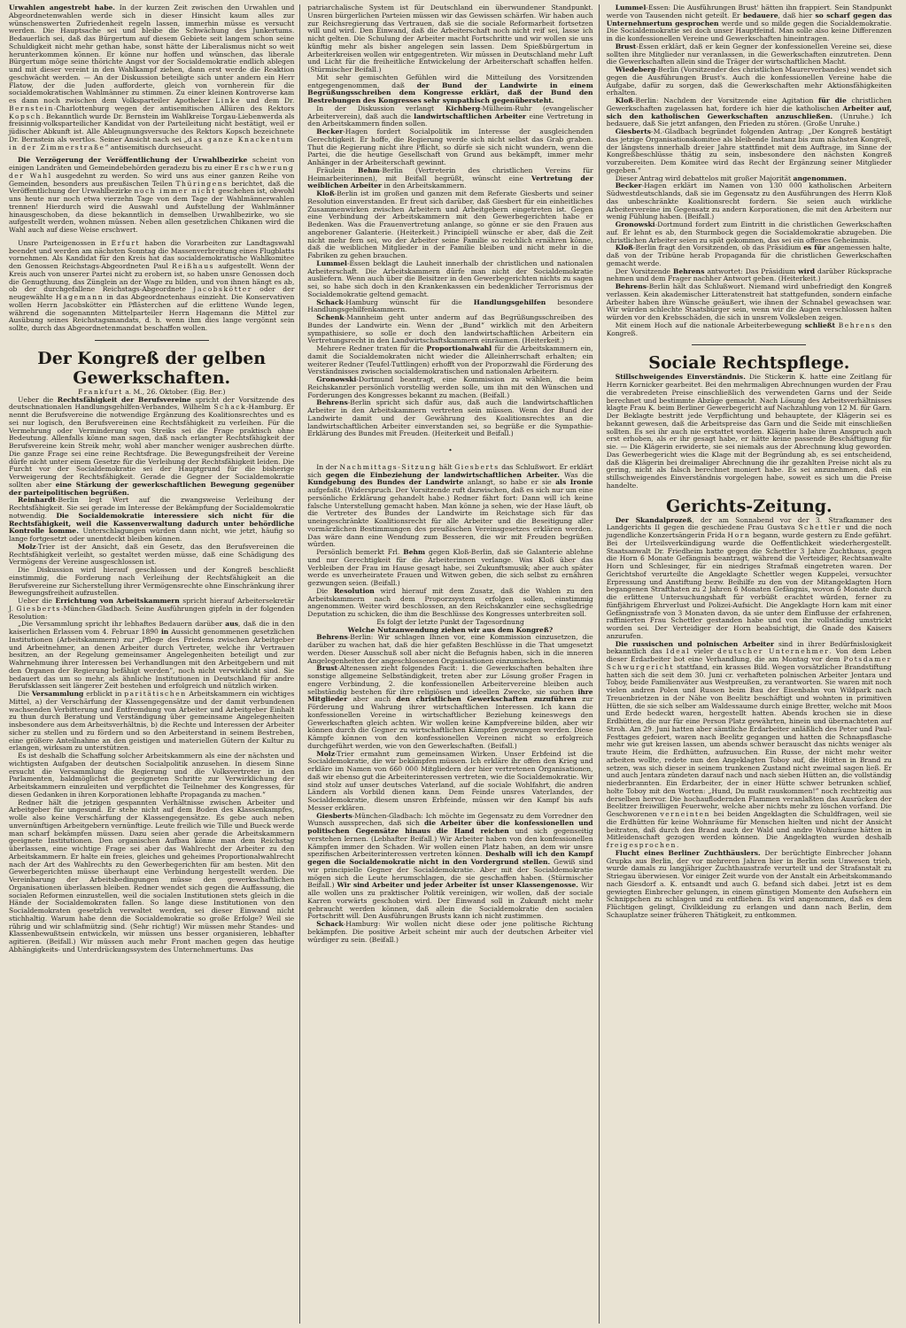Urwahlen angestrebt habe. In der kurzen Zeit zwischen den Urwahlen und Abgeordnetenwahlen werde sich in dieser Hinsicht kaum alles zur wünschenswerten Zufriedenheit regeln lassen, immerhin müsse es versucht werden. Die Hauptsache sei und bleibe die Schwächung des Junkertums. Bedauerlich sei, daß das Bürgertum auf diesem Gebiete seit langem schon seine Schuldigkeit nicht mehr gethan habe, sonst hätte der Liberalismus nicht so weit herunterkommen können. Er könne nur hoffen und wünschen, das liberale Bürgertum möge seine thörichte Angst vor der Socialdemokratie endlich ablegen und mit dieser vereint in den Wahlkampf ziehen, dann erst werde die Reaktion geschwächt werden. — An der Diskussion beteiligte sich unter andern ein Herr Flatow, der die Juden aufforderte, gleich von vornherein für die socialdemokratischen Wahlmänner zu stimmen. Zu einer kleinen Kontroverse kam es dann noch zwischen dem Volksparteiler Apotheker Linke und dem Dr. Bernstein-Charlottenburg wegen der antisemitischen Allüren des Rektors Kopsch. Bekanntlich wurde Dr. Bernstein im Wahlkreise Torgau-Liebenwerda als freisinnig-volksparteilicher Kandidat von der Parteileitung nicht bestätigt, weil er jüdischer Abkunft ist. Alle Ableugnungsversuche des Rektors Kopsch bezeichnete Dr. Bernstein als wertlos. Seiner Ansicht nach sei „das ganze Knackentum in der Zimmerstraße“ antisemitisch durchseucht.
Die Verzögerung der Veröffentlichung der Urwahlbezirke scheint von einigen Landräten und Gemeindebehörden geradezu bis zu einer Erschwerung der Wahl ausgedehnt zu werden. So wird uns aus einer ganzen Reihe von Gemeinden, besonders aus preußischen Teilen Thüringens berichtet, daß die Veröffentlichung der Urwahlbezirke noch immer nicht geschehen ist, obwohl uns heute nur noch etwa vierzehn Tage von dem Tage der Wahlmännerwahlen trennen! Hierdurch wird die Auswahl und Aufstellung der Wahlmänner hinausgeschoben, da diese bekanntlich in demselben Urwahlbezirke, wo sie aufgestellt werden, wohnen müssen. Neben allen gesetzlichen Chikanen wird die Wahl auch auf diese Weise erschwert.
Unsre Parteigenossen in Erfurt haben die Vorarbeiten zur Landtagswahl beendet und werden am nächsten Sonntag die Massenverbreitung eines Flugblatts vornehmen. Als Kandidat für den Kreis hat das socialdemokratische Wahlkomitee den Genossen Reichstags-Abgeordneten Paul Reißhaus aufgestellt. Wenn der Kreis auch von unserer Partei nicht zu erobern ist, so haben unsre Genossen doch die Genugthuung, das Zünglein an der Wage zu bilden, und von ihnen hängt es ab, ob der durchgefallene Reichstags-Abgeordnete Jacobskötter oder der neugewählte Hagemann in das Abgeordnetenhaus einzieht. Die Konservativen wollen Herrn Jacobskötter ein Pflästerchen auf die erlittene Wunde legen, während die sogenannten Mittelparteiler Herrn Hagemann die Mittel zur Ausübung seines Reichstagsmandats, d. h. wenn ihm dies lange vergönnt sein sollte, durch das Abgeordnetenmandat beschaffen wollen.
Der Kongreß der gelben Gewerkschaften.
Frankfurt a. M., 26. Oktober. (Eig. Ber.)
Ueber die Rechtsfähigkeit der Berufsvereine spricht der Vorsitzende des deutschnationalen Handlungsgehilfen-Verbandes, Wilhelm Schack-Hamburg. Er nennt die Berufsvereine die notwendige Ergänzung des Koalitionsrechtes und es sei nur logisch, den Berufsvereinen eine Rechtsfähigkeit zu verleihen. Für die Vermehrung oder Verminderung von Streiks sei die Frage praktisch ohne Bedeutung. Allenfalls könne man sagen, daß nach erlangter Rechtsfähigkeit der Berufsvereine kein Streik mehr, wohl aber mancher weniger ausbrechen dürfte. Die ganze Frage sei eine reine Rechtsfrage. Die Bewegungsfreiheit der Vereine dürfe nicht unter einem Gesetze für die Verleihung der Rechtsfähigkeit leiden. Die Furcht vor der Socialdemokratie sei der Hauptgrund für die bisherige Verweigerung der Rechtsfähigkeit. Gerade die Gegner der Socialdemokratie sollten aber eine Stärkung der gewerkschaftlichen Bewegung gegenüber der parteipolitischen begrüßen.
Reinhardt-Berlin legt Wert auf die zwangsweise Verleihung der Rechtsfähigkeit. Sie sei gerade im Interesse der Bekämpfung der Socialdemokratie notwendig. Die Socialdemokratie interessiere sich nicht für die Rechtsfähigkeit, weil die Kassenverwaltung dadurch unter behördliche Kontrolle komme. Unterschlagungen würden dann nicht, wie jetzt, häufig so lange fortgesetzt oder unentdeckt bleiben können.
Molz-Trier ist der Ansicht, daß ein Gesetz, das den Berufsvereinen die Rechtsfähigkeit verleiht, so gestaltet werden müsse, daß eine Schädigung des Vermögens der Vereine ausgeschlossen ist.
Die Diskussion wird hierauf geschlossen und der Kongreß beschließt einstimmig, die Forderung nach Verleihung der Rechtsfähigkeit an die Berufsvereine zur Sicherstellung ihrer Vermögensrechte ohne Einschränkung ihrer Bewegungsfreiheit aufzustellen.
Ueber die Errichtung von Arbeitskammern spricht hierauf Arbeitersekretär J. Giesberts-München-Gladbach. Seine Ausführungen gipfeln in der folgenden Resolution:
„Die Versammlung spricht ihr lebhaftes Bedauern darüber aus, daß die in den kaiserlichen Erlassen vom 4. Februar 1890 in Aussicht genommenen gesetzlichen Institutionen (Arbeitskammern) zur „Pflege des Friedens zwischen Arbeitgeber und Arbeitnehmer, an denen Arbeiter durch Vertreter, welche ihr Vertrauen besitzen, an der Regelung gemeinsamer Angelegenheiten beteiligt und zur Wahrnehmung ihrer Interessen bei Verhandlungen mit den Arbeitgebern und mit den Organen der Regierung befähigt werden“, noch nicht verwirklicht sind. Sie bedauert das um so mehr, als ähnliche Institutionen in Deutschland für andre Berufsklassen seit längerer Zeit bestehen und erfolgreich und nützlich wirken.
Die Versammlung erblickt in paritätischen Arbeitskammern ein wichtiges Mittel, a) der Verschärfung der Klassengegensätze und der damit verbundenen wachsenden Verbitterung und Entfremdung von Arbeiter und Arbeitgeber Einhalt zu thun durch Beratung und Verständigung über gemeinsame Angelegenheiten insbesondere aus dem Arbeitsverhältnis, b) die Rechte und Interessen der Arbeiter sicher zu stellen und zu fördern und so den Arbeiterstand in seinem Bestreben, eine größere Anteilnahme an den geistigen und materiellen Gütern der Kultur zu erlangen, wirksam zu unterstützen.
Es ist deshalb die Schaffung solcher Arbeitskammern als eine der nächsten und wichtigsten Aufgaben der deutschen Socialpolitik anzusehen. In diesem Sinne ersucht die Versammlung die Regierung und die Volksvertreter in den Parlamenten, baldmöglichst die geeigneten Schritte zur Verwirklichung der Arbeitskammern einzuleiten und verpflichtet die Teilnehmer des Kongresses, für diesen Gedanken in ihren Korporationen lebhafte Propaganda zu machen.“
Redner hält die jetzigen gespannten Verhältnisse zwischen Arbeiter und Arbeitgeber für ungesund. Er stehe nicht auf dem Boden des Klassenkampfes, wolle also keine Verschärfung der Klassengegensätze. Es gebe auch neben unvernünftigen Arbeitgebern vernünftige. Leute freilich wie Tille und Bueck werde man scharf bekämpfen müssen. Dazu seien aber gerade die Arbeitskammern geeignete Institutionen. Den organischen Aufbau könne man dem Reichstag überlassen, eine wichtige Frage sei aber das Wahlrecht der Arbeiter zu den Arbeitskammern. Er halte ein freies, gleiches und geheimes Proportionalwahlrecht nach der Art des Wahlrechts zu den Gewerbegerichten für am besten. Mit den Gewerbegerichten müsse überhaupt eine Verbindung hergestellt werden. Die Vereinbarung der Arbeitsbedingungen müsse den gewerkschaftlichen Organisationen überlassen bleiben. Redner wendet sich gegen die Auffassung, die socialen Reformen einzustellen, weil die socialen Institutionen stets gleich in die Hände der Socialdemokraten fallen. So lange diese Institutionen von den Socialdemokraten gesetzlich verwaltet werden, sei dieser Einwand nicht stichhaltig. Warum habe denn die Socialdemokratie so große Erfolge? Weil sie rührig und wir schlafmützig sind. (Sehr richtig!) Wir müssen mehr Standes- und Klassenbewußtsein entwickeln, wir müssen uns besser organisieren, lebhafter agitieren. (Beifall.) Wir müssen auch mehr Front machen gegen das heutige Abhängigkeits- und Unterdrückungssystem des Unternehmertums. Das
patriarchalische System ist für Deutschland ein überwundener Standpunkt. Unsren bürgerlichen Parteien müssen wir das Gewissen schärfen. Wir haben auch zur Reichsregierung das Vertrauen, daß sie die sociale Reformarbeit fortsetzen will und wird. Den Einwand, daß die Arbeiterschaft noch nicht reif sei, lasse ich nicht gelten. Die Schulung der Arbeiter macht Fortschritte und wir wollen sie uns künftig mehr als bisher angelegen sein lassen. Dem Spießbürgertum in Arbeiterkreisen wollen wir entgegentreten. Wir müssen in Deutschland mehr Luft und Licht für die freiheitliche Entwickelung der Arbeiterschaft schaffen helfen. (Stürmischer Beifall.)
Mit sehr gemischten Gefühlen wird die Mitteilung des Vorsitzenden entgegengenommen, daß der Bund der Landwirte in einem Begrüßungsschreiben dem Kongresse erklärt, daß der Bund den Bestrebungen des Kongresses sehr sympathisch gegenübersteht.
In der Diskussion verlangt Kichberg-Mülheim-Ruhr (evangelischer Arbeiterverein), daß auch die landwirtschaftlichen Arbeiter eine Vertretung in den Arbeitskammern finden sollen.
Becker-Hagen fordert Socialpolitik im Interesse der ausgleichenden Gerechtigkeit. Er hoffe, die Regierung werde sich nicht selbst das Grab graben. Thut die Regierung nicht ihre Pflicht, so dürfe sie sich nicht wundern, wenn die Partei, die die heutige Gesellschaft von Grund aus bekämpft, immer mehr Anhänger in der Arbeiterschaft gewinnt.
Fräulein Behm-Berlin (Vertreterin des christlichen Vereins für Heimarbeiterinnen), mit Beifall begrüßt, wünscht eine Vertretung der weiblichen Arbeiter in den Arbeitskammern.
Kloß-Berlin ist im großen und ganzen mit dem Referate Giesberts und seiner Resolution einverstanden. Er freut sich darüber, daß Giesbert für ein einheitliches Zusammenwirken zwischen Arbeitern und Arbeitgebern eingetreten ist. Gegen eine Verbindung der Arbeitskammern mit den Gewerbegerichten habe er Bedenken. Was die Frauenvertretung anlange, so gönne er sie den Frauen aus angeborener Galanterie. (Heiterkeit.) Principiell wünsche er aber, daß die Zeit nicht mehr fern sei, wo der Arbeiter seine Familie so reichlich ernähren könne, daß die weiblichen Mitglieder in der Familie bleiben und nicht mehr in die Fabriken zu gehen brauchen.
Lummel-Essen beklagt die Lauheit innerhalb der christlichen und nationalen Arbeiterschaft. Die Arbeitskammern dürfe man nicht der Socialdemokratie ausliefern. Wenn auch über die Beisitzer in den Gewerbegerichten nichts zu sagen sei, so habe sich doch in den Krankenkassen ein bedenklicher Terrorismus der Socialdemokratie geltend gemacht.
Schack-Hamburg wünscht für die Handlungsgehilfen besondere Handlungsgehilfenkammern.
Schenk-Mannheim geht unter anderm auf das Begrüßungsschreiben des Bundes der Landwirte ein. Wenn der „Bund“ wirklich mit den Arbeitern sympathisiere, so solle er doch den landwirtschaftlichen Arbeitern ein Vertretungsrecht in den Landwirtschaftskammern einräumen. (Heiterkeit.)
Mehrere Redner traten für die Proportionalwahl für die Arbeitskammern ein, damit die Socialdemokraten nicht wieder die Alleinherrschaft erhalten; ein weiterer Redner (Teufel-Tuttlingen) erhofft von der Proporzwahl die Förderung des Verständnisses zwischen socialdemokratischen und nationalen Arbeitern.
Gronowski-Dortmund beantragt, eine Kommission zu wählen, die beim Reichskanzler persönlich vorstellig werden solle, um ihn mit den Wünschen und Forderungen des Kongresses bekannt zu machen. (Beifall.)
Behrens-Berlin spricht sich dafür aus, daß auch die landwirtschaftlichen Arbeiter in den Arbeitskammern vertreten sein müssen. Wenn der Bund der Landwirte damit und der Gewährung des Koalitionsrechtes an die landwirtschaftlichen Arbeiter einverstanden sei, so begrüße er die Sympathie-Erklärung des Bundes mit Freuden. (Heiterkeit und Beifall.)
•
In der Nachmittags-Sitzung hält Giesberts das Schlußwort. Er erklärt sich gegen die Einbeziehung der landwirtschaftlichen Arbeiter. Was die Kundgebung des Bundes der Landwirte anlangt, so habe er sie als Ironie aufgefaßt. (Widerspruch. Der Vorsitzende ruft dazwischen, daß es sich nur um eine persönliche Erklärung gehandelt habe.) Redner fährt fort: Dann will ich keine falsche Unterstellung gemacht haben. Man könne ja sehen, wie der Hase läuft, ob die Vertreter des Bundes der Landwirte im Reichstage sich für das uneingeschränkte Koalitionsrecht für alle Arbeiter und die Beseitigung aller vormärzlichen Bestimmungen des preußischen Vereinsgesetzes erklären werden. Das wäre dann eine Wendung zum Besseren, die wir mit Freuden begrüßen würden.
Persönlich bemerkt Frl. Behm gegen Kloß-Berlin, daß sie Galanterie ablehne und nur Gerechtigkeit für die Arbeiterinnen verlange. Was Kloß über das Verbleiben der Frau im Hause gesagt habe, sei Zukunftsmusik; aber auch später werde es unverheiratete Frauen und Witwen geben, die sich selbst zu ernähren gezwungen seien. (Beifall.)
Die Resolution wird hierauf mit dem Zusatz, daß die Wahlen zu den Arbeitskammern nach dem Proporzsystem erfolgen sollen, einstimmig angenommen. Weiter wird beschlossen, an den Reichskanzler eine sechsgliedrige Deputation zu schicken, die ihm die Beschlüsse des Kongresses unterbreiten soll.
Es folgt der letzte Punkt der Tagesordnung
Welche Nutzanwendung ziehen wir aus dem Kongreß?
Behrens-Berlin: Wir schlagen Ihnen vor, eine Kommission einzusetzen, die darüber zu wachen hat, daß die hier gefaßten Beschlüsse in die That umgesetzt werden. Dieser Ausschuß soll aber nicht die Befugnis haben, sich in die inneren Angelegenheiten der angeschlossenen Organisationen einzumischen.
Brust-Altenessen zieht folgendes Facit: 1. die Gewerkschaften behalten ihre sonstige allgemeine Selbständigkeit, treten aber zur Lösung großer Fragen in engere Verbindung, 2. die konfessionellen Arbeitervereine bleiben auch selbständig bestehen für ihre religiösen und ideellen Zwecke, sie suchen ihre Mitglieder aber auch den christlichen Gewerkschaften zuzuführen zur Förderung und Wahrung ihrer wirtschaftlichen Interessen. Ich kann die konfessionellen Vereine in wirtschaftlicher Beziehung keineswegs den Gewerkschaften gleich achten. Wir wollen keine Kampfvereine bilden, aber wir können durch die Gegner zu wirtschaftlichen Kämpfen gezwungen werden. Diese Kämpfe können von den konfessionellen Vereinen nicht so erfolgreich durchgeführt werden, wie von den Gewerkschaften. (Beifall.)
Molz-Trier ermahnt zum gemeinsamen Wirken. Unser Erbfeind ist die Socialdemokratie, die wir bekämpfen müssen. Ich erkläre ihr offen den Krieg und erkläre im Namen von 660 000 Mitgliedern der hier vertretenen Organisationen, daß wir ebenso gut die Arbeiterinteressen vertreten, wie die Socialdemokratie. Wir sind stolz auf unser deutsches Vaterland, auf die sociale Wohlfahrt, die andren Ländern als Vorbild dienen kann. Dem Feinde unsres Vaterlandes, der Socialdemokratie, diesem unsren Erbfeinde, müssen wir den Kampf bis aufs Messer erklären.
Giesberts-München-Gladbach: Ich möchte im Gegensatz zu dem Vorredner den Wunsch aussprechen, daß sich die Arbeiter über die konfessionellen und politischen Gegensätze hinaus die Hand reichen und sich gegenseitig verstehen lernen. (Lebhafter Beifall.) Wir Arbeiter haben von den konfessionellen Kämpfen immer den Schaden. Wir wollen einen Platz haben, an dem wir unsre spezifischen Arbeiterinteressen vertreten können. Deshalb will ich den Kampf gegen die Socialdemokratie nicht in den Vordergrund stellen. Gewiß sind wir principielle Gegner der Socialdemokratie. Aber mit der Socialdemokratie mögen sich die Leute herumschlagen, die sie geschaffen haben. (Stürmischer Beifall.) Wir sind Arbeiter und jeder Arbeiter ist unser Klassengenosse. Wir alle wollen uns zu praktischer Politik vereinigen, wir wollen, daß der sociale Karren vorwärts geschoben wird. Der Einwand soll in Zukunft nicht mehr gebraucht werden können, daß allein die Socialdemokratie den socialen Fortschritt will. Den Ausführungen Brusts kann ich nicht zustimmen.
Schack-Hamburg: Wir wollen nicht diese oder jene politische Richtung bekämpfen. Die positive Arbeit scheint mir auch der deutschen Arbeiter viel würdiger zu sein. (Beifall.)
Lummel-Essen: Die Ausführungen Brust' hätten ihn frappiert. Sein Standpunkt werde von Tausenden nicht geteilt. Er bedauere, daß hier so scharf gegen das Unternehmertum gesprochen werde und so milde gegen die Socialdemokratie. Die Socialdemokratie sei doch unser Hauptfeind. Man solle also keine Differenzen in die konfessionellen Vereine und Gewerkschaften hineintragen.
Brust-Essen erklärt, daß er kein Gegner der konfessionellen Vereine sei, diese sollten ihre Mitglieder nur veranlassen, in die Gewerkschaften einzutreten. Denn die Gewerkschaften allein sind die Träger der wirtschaftlichen Macht.
Wiedeberg-Berlin (Vorsitzender des christlichen Maurerverbandes) wendet sich gegen die Ausführungen Brust's. Auch die konfessionellen Vereine habe die Aufgabe, dafür zu sorgen, daß die Gewerkschaften mehr Aktionsfähigkeiten erhalten.
Kloß-Berlin: Nachdem der Vorsitzende eine Agitation für die christlichen Gewerkschaften zugelassen hat, fordere ich hier die katholischen Arbeiter auf, sich den katholischen Gewerkschaften anzuschließen. (Unruhe.) Ich bedauere, daß Sie jetzt anfangen, den Frieden zu stören. (Große Unruhe.)
Giesberts-M.-Gladbach begründet folgenden Antrag: „Der Kongreß bestätigt das jetzige Organisationskomitee als bleibende Instanz bis zum nächsten Kongreß, der längstens innerhalb dreier Jahre stattfindet mit dem Auftrage, im Sinne der Kongreßbeschlüsse thätig zu sein, insbesondere den nächsten Kongreß vorzubereiten. Dem Komitee wird das Recht der Ergänzung seiner Mitglieder gegeben.“
Dieser Antrag wird debattelos mit großer Majorität angenommen.
Becker-Hagen erklärt im Namen von 130 000 katholischen Arbeitern Südwestdeutschlands, daß sie im Gegensatz zu den Ausführungen des Herrn Kloß das unbeschränkte Koalitionsrecht fordern. Sie seien auch wirkliche Arbeitervereine im Gegensatz zu andern Korporationen, die mit den Arbeitern nur wenig Fühlung haben. (Beifall.)
Gronowski-Dortmund fordert zum Eintritt in die christlichen Gewerkschaften auf. Er lehnt es ab, den Sturmbock gegen die Socialdemokratie abzugeben. Die christlichen Arbeiter seien zu spät gekommen, das sei ein offenes Geheimnis.
Kloß-Berlin fragt den Vorsitzenden, ob das Präsidium es für angemessen halte, daß von der Tribüne herab Propaganda für die christlichen Gewerkschaften gemacht werde.
Der Vorsitzende Behrens antwortet: Das Präsidium wird darüber Rücksprache nehmen und dem Frager nachher Antwort geben. (Heiterkeit.)
Behrens-Berlin hält das Schlußwort. Niemand wird unbefriedigt den Kongreß verlassen. Kein akademischer Litteratenstreit hat stattgefunden, sondern einfache Arbeiter haben ihre Wünsche geäußert, wie ihnen der Schnabel gewachsen war. Wir würden schlechte Staatsbürger sein, wenn wir die Augen verschlossen halten würden vor den Krebsschäden, die sich in unsrem Volksleben zeigen.
Mit einem Hoch auf die nationale Arbeiterbewegung schließt Behrens den Kongreß.
Sociale Rechtspflege.
Stillschweigendes Einverständnis. Die Stickerin K. hatte eine Zeitlang für Herrn Kornicker gearbeitet. Bei den mehrmaligen Abrechnungen wurden der Frau die verabredeten Preise einschließlich des verwendeten Garns und der Seide berechnet und bestimmte Abzüge gemacht. Nach Lösung des Arbeitsverhältnisses klagte Frau K. beim Berliner Gewerbegericht auf Nachzahlung von 12 M. für Garn. Der Beklagte bestritt jede Verpflichtung und behauptete, der Klägerin sei es bekannt gewesen, daß die Arbeitspreise das Garn und die Seide mit einschließen sollten. Es sei ihr auch nie erstattet worden. Klägerin habe ihren Anspruch auch erst erhoben, als er ihr gesagt habe, er hätte keine passende Beschäftigung für sie. — Die Klägerin erwiderte, sie sei niemals aus der Abrechnung klug geworden. Das Gewerbegericht wies die Klage mit der Begründung ab, es sei entscheidend, daß die Klägerin bei dreimaliger Abrechnung die ihr gezahlten Preise nicht als zu gering, nicht als falsch berechnet moniert habe. Es sei anzunehmen, daß ein stillschweigendes Einverständnis vorgelegen habe, soweit es sich um die Preise handelte.
Gerichts-Zeitung.
Der Skandalprozeß, der am Sonnabend vor der 3. Strafkammer des Landgerichts II gegen die geschiedene Frau Gustava Schettler und die noch jugendliche Konzertsängerin Frida Horn begann, wurde gestern zu Ende geführt. Bei der Urteilsverkündigung wurde die Oeffentlichkeit wiederhergestellt. Staatsanwalt Dr. Friedheim hatte gegen die Schettler 3 Jahre Zuchthaus, gegen die Horn 6 Monate Gefängnis beantragt, während die Verteidiger, Rechtsanwalte Horn und Schlesinger, für ein niedriges Strafmaß eingetreten waren. Der Gerichtshof verurteilte die Angeklagte Schettler wegen Kuppelei, versuchter Erpressung und Anstiftung bezw. Beihilfe zu den von der Mitangeklagten Horn begangenen Strafthaten zu 2 Jahren 6 Monaten Gefängnis, wovon 6 Monate durch die erlittene Untersuchungshaft für verbüßt erachtet würden, ferner zu fünfjährigem Ehrverlust und Polizei-Aufsicht. Die Angeklagte Horn kam mit einer Gefängnisstrafe von 3 Monaten davon, da sie unter dem Einflusse der erfahrenen, raffinierten Frau Schettler gestanden habe und von ihr vollständig umstrickt worden sei. Der Verteidiger der Horn beabsichtigt, die Gnade des Kaisers anzurufen.
Die russischen und polnischen Arbeiter sind in ihrer Bedürfnislosigkeit bekanntlich das Ideal vieler deutscher Unternehmer. Von dem Leben dieser Erdarbeiter bot eine Verhandlung, die am Montag vor dem Potsdamer Schwurgericht stattfand, ein krasses Bild. Wegen vorsätzlicher Brandstiftung hatten sich die seit dem 30. Juni cr. verhafteten polnischen Arbeiter Jentara und Toboy, beide Familienväter aus Westpreußen, zu verantworten. Sie waren mit noch vielen andren Polen und Russen beim Bau der Eisenbahn von Wildpark nach Treuenbrietzen in der Nähe von Beelitz beschäftigt und wohnten in primitiven Hütten, die sie sich selber am Waldessaume durch einige Bretter, welche mit Moos und Erde bedeckt waren, hergestellt hatten. Abends krochen sie in diese Erdhütten, die nur für eine Person Platz gewährten, hinein und übernachteten auf Stroh. Am 29. Juni hatten aber sämtliche Erdarbeiter anläßlich des Peter und Paul-Festtages gefeiert, waren nach Beelitz gegangen und hatten die Schnapsflasche mehr wie gut kreisen lassen, um abends schwer berauscht das nichts weniger als traute Heim, die Erdhütten, aufzusuchen. Ein Russe, der nicht mehr weiter arbeiten wollte, redete nun den Angeklagten Toboy auf, die Hütten in Brand zu setzen, was sich dieser in seinem trunkenen Zustand nicht zweimal sagen ließ. Er und auch Jentara zündeten darauf nach und nach sieben Hütten an, die vollständig niederbrannten. Ein Erdarbeiter, der in einer Hütte schwer betrunken schlief, holte Toboy mit den Worten: „Hund, Du mußt rauskommen!“ noch rechtzeitig aus derselben hervor. Die hochauflodernden Flammen veranlaßten das Ausrücken der Beelitzer freiwilligen Feuerwehr, welche aber nichts mehr zu löschen vorfand. Die Geschworenen verneinten bei beiden Angeklagten die Schuldfragen, weil sie die Erdhütten für keine Wohnräume für Menschen hielten und nicht der Ansicht beitraten, daß durch den Brand auch der Wald und andre Wohnräume hätten in Mitleidenschaft gezogen werden können. Die Angeklagten wurden deshalb freigesprochen.
Flucht eines Berliner Zuchthäuslers. Der berüchtigte Einbrecher Johann Grupka aus Berlin, der vor mehreren Jahren hier in Berlin sein Unwesen trieb, wurde damals zu langjähriger Zuchthausstrafe verurteilt und der Strafanstalt zu Striegau überwiesen. Vor einiger Zeit wurde von der Anstalt ein Arbeitskommando nach Giesdorf a. K. entsandt und auch G. befand sich dabei. Jetzt ist es dem gewiegten Einbrecher gelungen, in einem günstigen Momente den Aufsehern ein Schnippchen zu schlagen und zu entfliehen. Es wird angenommen, daß es dem Flüchtigen gelingt, Civilkleidung zu erlangen und dann nach Berlin, dem Schauplatze seiner früheren Thätigkeit, zu entkommen.